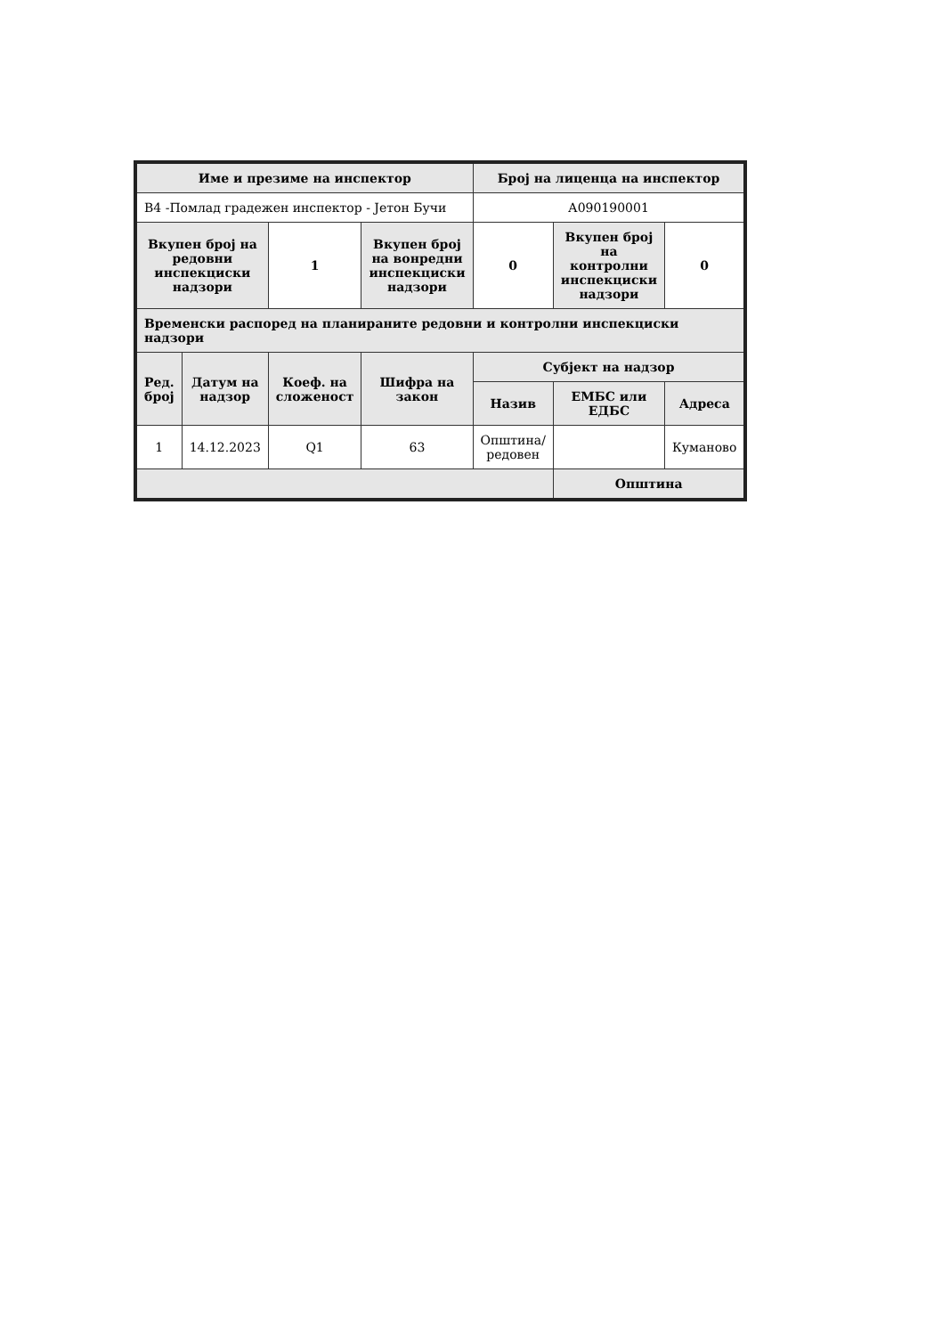| Име и презиме на инспектор | | | | Број на лиценца на инспектор | | |
| --- | --- | --- | --- | --- | --- | --- |
| В4 -Помлад градежен инспектор - Јетон Бучи | | | | А090190001 | | |
| Вкупен број на редовни инспекциски надзори | | 1 | Вкупен број на вонредни инспекциски надзори | 0 | Вкупен број на контролни инспекциски надзори | 0 |
| Временски распоред на планираните редовни и контролни инспекциски надзори | | | | | | |
| Ред. број | Датум на надзор | Коеф. на сложеност | Шифра на закон | Субјект на надзор | | |
| | | | | Назив | ЕМБС или ЕДБС | Адреса |
| 1 | 14.12.2023 | Q1 | 63 | Општина/редовен | | Куманово |
| | | | | | Општина | |